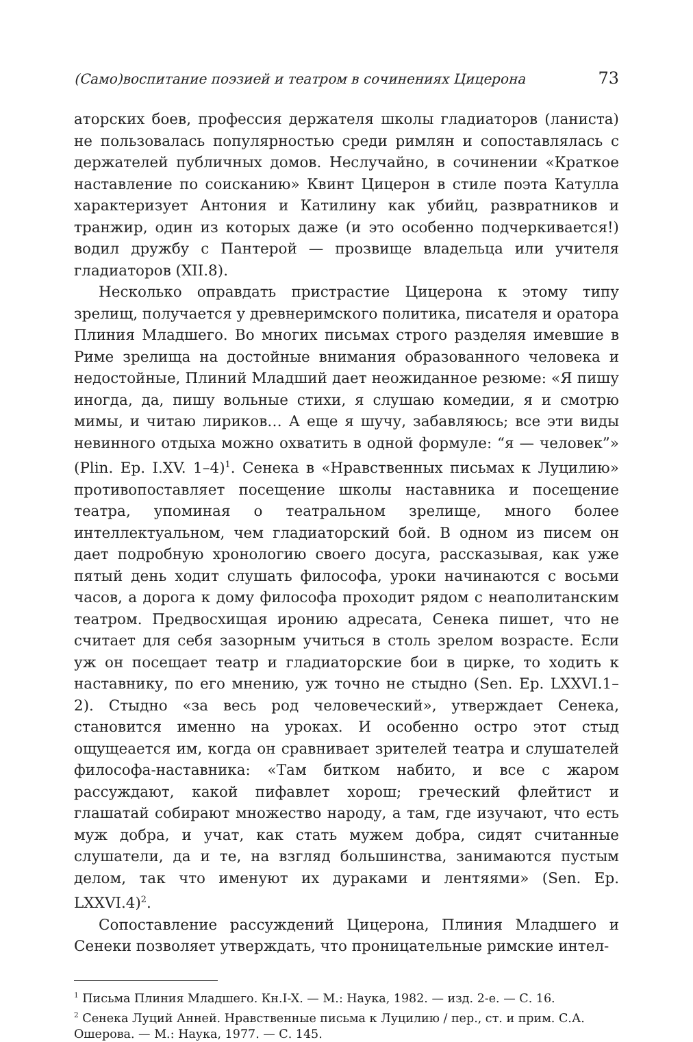(Само)воспитание поэзией и театром в сочинениях Цицерона 73
аторских боев, профессия держателя школы гладиаторов (ланиста) не пользовалась популярностью среди римлян и сопоставлялась с держателей публичных домов. Неслучайно, в сочинении «Краткое наставление по соисканию» Квинт Цицерон в стиле поэта Катулла характеризует Антония и Катилину как убийц, развратников и транжир, один из которых даже (и это особенно подчеркивается!) водил дружбу с Пантерой — прозвище владельца или учителя гладиаторов (XII.8).
Несколько оправдать пристрастие Цицерона к этому типу зрелищ, получается у древнеримского политика, писателя и оратора Плиния Младшего. Во многих письмах строго разделяя имевшие в Риме зрелища на достойные внимания образованного человека и недостойные, Плиний Младший дает неожиданное резюме: «Я пишу иногда, да, пишу вольные стихи, я слушаю комедии, я и смотрю мимы, и читаю лириков… А еще я шучу, забавляюсь; все эти виды невинного отдыха можно охватить в одной формуле: “я — человек”» (Plin. Ep. I.XV. 1–4)<sup>1</sup>. Сенека в «Нравственных письмах к Луцилию» противопоставляет посещение школы наставника и посещение театра, упоминая о театральном зрелище, много более интеллектуальном, чем гладиаторский бой. В одном из писем он дает подробную хронологию своего досуга, рассказывая, как уже пятый день ходит слушать философа, уроки начинаются с восьми часов, а дорога к дому философа проходит рядом с неаполитанским театром. Предвосхищая иронию адресата, Сенека пишет, что не считает для себя зазорным учиться в столь зрелом возрасте. Если уж он посещает театр и гладиаторские бои в цирке, то ходить к наставнику, по его мнению, уж точно не стыдно (Sen. Ep. LXXVI.1–2). Стыдно «за весь род человеческий», утверждает Сенека, становится именно на уроках. И особенно остро этот стыд ощущеается им, когда он сравнивает зрителей театра и слушателей философа-наставника: «Там битком набито, и все с жаром рассуждают, какой пифавлет хорош; греческий флейтист и глашатай собирают множество народу, а там, где изучают, что есть муж добра, и учат, как стать мужем добра, сидят считанные слушатели, да и те, на взгляд большинства, занимаются пустым делом, так что именуют их дураками и лентяями» (Sen. Ep. LXXVI.4)<sup>2</sup>.
Сопоставление рассуждений Цицерона, Плиния Младшего и Сенеки позволяет утверждать, что проницательные римские интел-
<sup>1</sup> Письма Плиния Младшего. Кн.I-X. — М.: Наука, 1982. — изд. 2-е. — С. 16.
<sup>2</sup> Сенека Луций Анней. Нравственные письма к Луцилию / пер., ст. и прим. С.А. Ошерова. — М.: Наука, 1977. — С. 145.